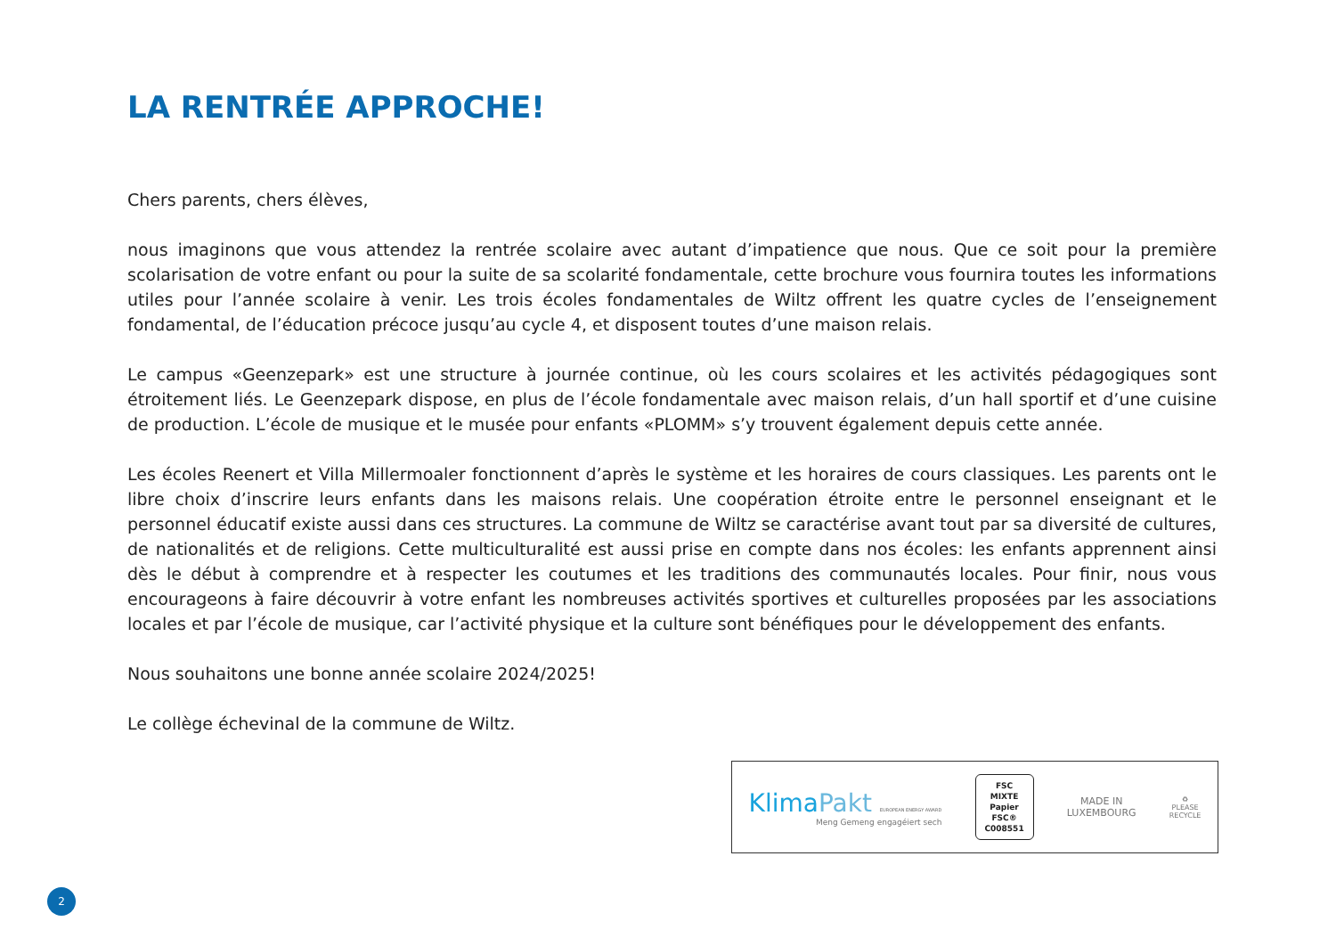LA RENTRÉE APPROCHE!
Chers parents, chers élèves,
nous imaginons que vous attendez la rentrée scolaire avec autant d’impatience que nous. Que ce soit pour la première scolarisation de votre enfant ou pour la suite de sa scolarité fondamentale, cette brochure vous fournira toutes les informations utiles pour l’année scolaire à venir. Les trois écoles fondamentales de Wiltz offrent les quatre cycles de l’enseignement fondamental, de l’éducation précoce jusqu’au cycle 4, et disposent toutes d’une maison relais.
Le campus «Geenzepark» est une structure à journée continue, où les cours scolaires et les activités pédagogiques sont étroitement liés. Le Geenzepark dispose, en plus de l’école fondamentale avec maison relais, d’un hall sportif et d’une cuisine de production. L’école de musique et le musée pour enfants «PLOMM» s’y trouvent également depuis cette année.
Les écoles Reenert et Villa Millermoaler fonctionnent d’après le système et les horaires de cours classiques. Les parents ont le libre choix d’inscrire leurs enfants dans les maisons relais. Une coopération étroite entre le personnel enseignant et le personnel éducatif existe aussi dans ces structures. La commune de Wiltz se caractérise avant tout par sa diversité de cultures, de nationalités et de religions. Cette multiculturalité est aussi prise en compte dans nos écoles: les enfants apprennent ainsi dès le début à comprendre et à respecter les coutumes et les traditions des communautés locales. Pour finir, nous vous encourageons à faire découvrir à votre enfant les nombreuses activités sportives et culturelles proposées par les associations locales et par l’école de musique, car l’activité physique et la culture sont bénéfiques pour le développement des enfants.
Nous souhaitons une bonne année scolaire 2024/2025!
Le collège échevinal de la commune de Wiltz.
KlimaPakt EUROPEAN ENERGY AWARD
Meng Gemeng engagéiert sech
FSC
MIXTE
Papier
FSC® C008551
MADE IN
LUXEMBOURG
♻
PLEASE
RECYCLE
2